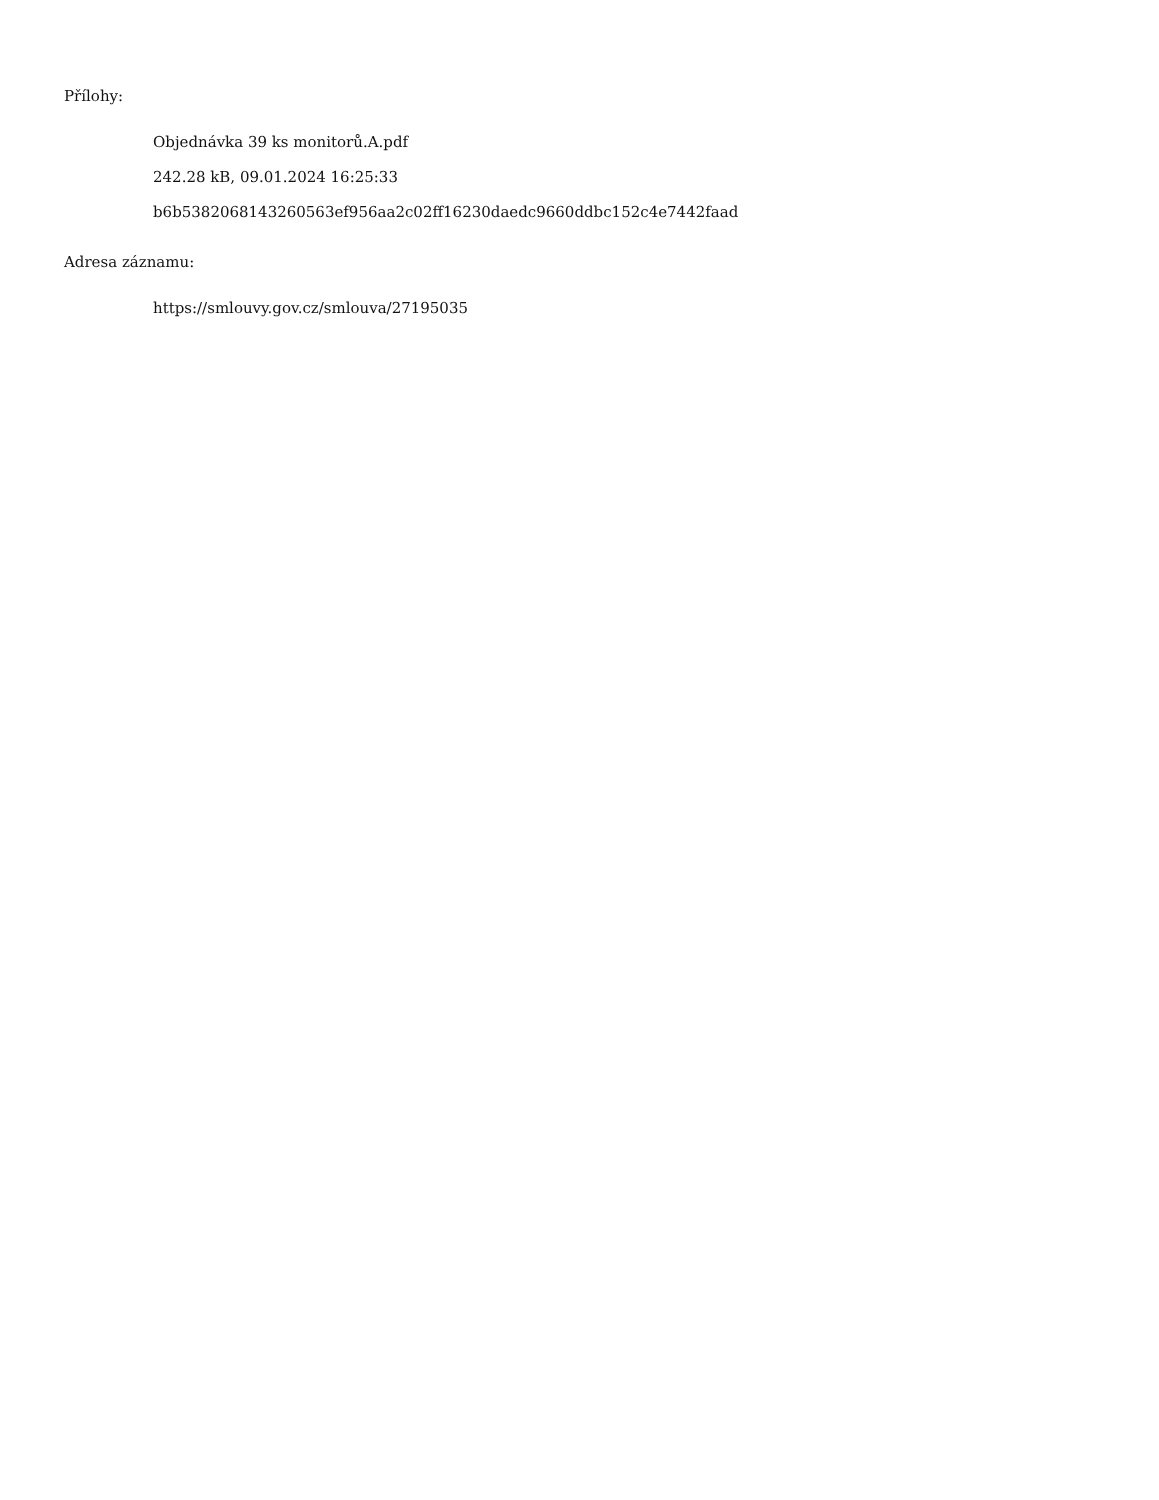Přílohy:
Objednávka 39 ks monitorů.A.pdf
242.28 kB, 09.01.2024 16:25:33
b6b5382068143260563ef956aa2c02ff16230daedc9660ddbc152c4e7442faad
Adresa záznamu:
https://smlouvy.gov.cz/smlouva/27195035